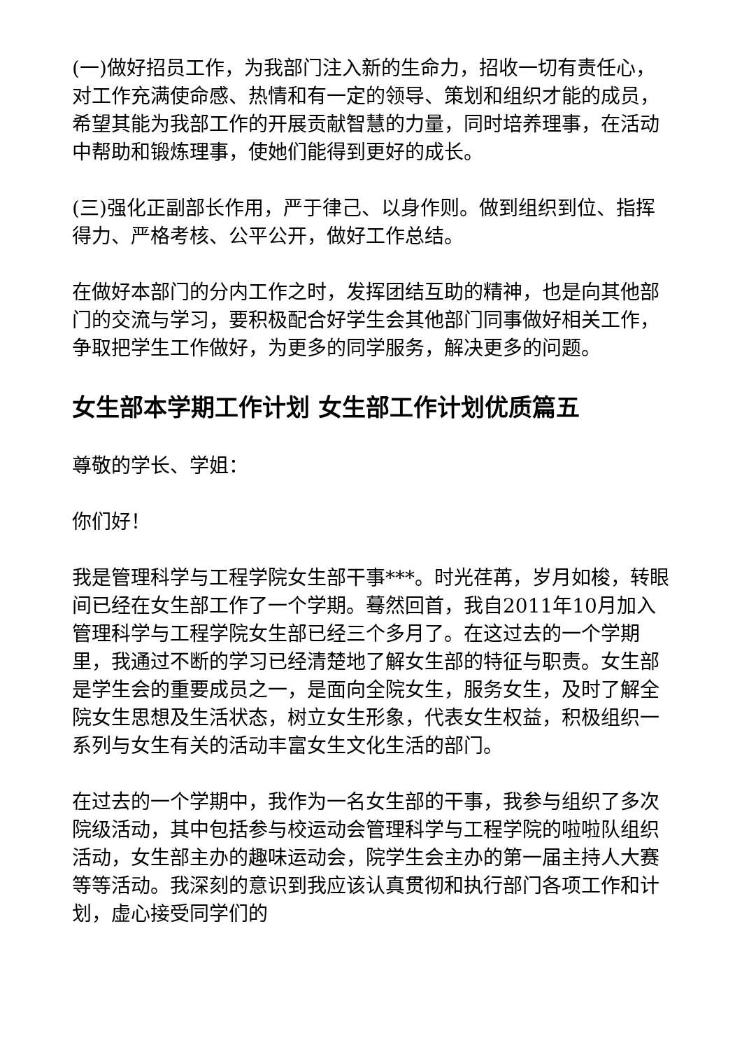(一)做好招员工作，为我部门注入新的生命力，招收一切有责任心，对工作充满使命感、热情和有一定的领导、策划和组织才能的成员，希望其能为我部工作的开展贡献智慧的力量，同时培养理事，在活动中帮助和锻炼理事，使她们能得到更好的成长。
(三)强化正副部长作用，严于律己、以身作则。做到组织到位、指挥得力、严格考核、公平公开，做好工作总结。
在做好本部门的分内工作之时，发挥团结互助的精神，也是向其他部门的交流与学习，要积极配合好学生会其他部门同事做好相关工作，争取把学生工作做好，为更多的同学服务，解决更多的问题。
女生部本学期工作计划 女生部工作计划优质篇五
尊敬的学长、学姐：
你们好！
我是管理科学与工程学院女生部干事***。时光荏苒，岁月如梭，转眼间已经在女生部工作了一个学期。蓦然回首，我自2011年10月加入管理科学与工程学院女生部已经三个多月了。在这过去的一个学期里，我通过不断的学习已经清楚地了解女生部的特征与职责。女生部是学生会的重要成员之一，是面向全院女生，服务女生，及时了解全院女生思想及生活状态，树立女生形象，代表女生权益，积极组织一系列与女生有关的活动丰富女生文化生活的部门。
在过去的一个学期中，我作为一名女生部的干事，我参与组织了多次院级活动，其中包括参与校运动会管理科学与工程学院的啦啦队组织活动，女生部主办的趣味运动会，院学生会主办的第一届主持人大赛等等活动。我深刻的意识到我应该认真贯彻和执行部门各项工作和计划，虚心接受同学们的